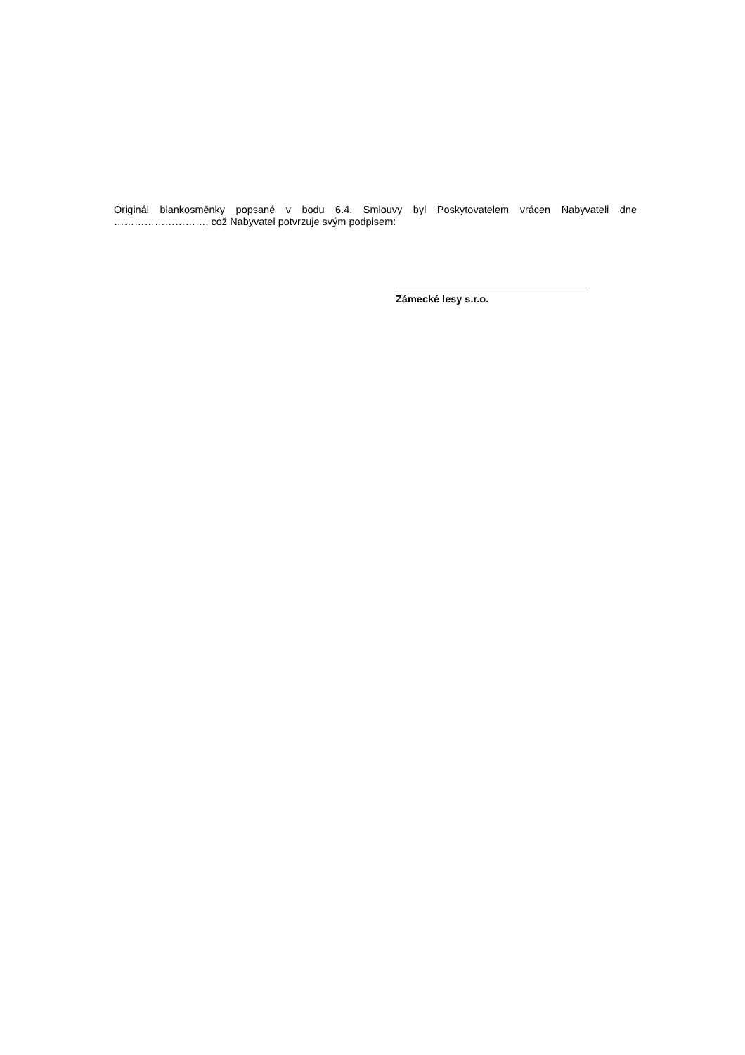Originál blankosměnky popsané v bodu 6.4. Smlouvy byl Poskytovatelem vrácen Nabyvateli dne ………………………, což Nabyvatel potvrzuje svým podpisem:
Zámecké lesy s.r.o.